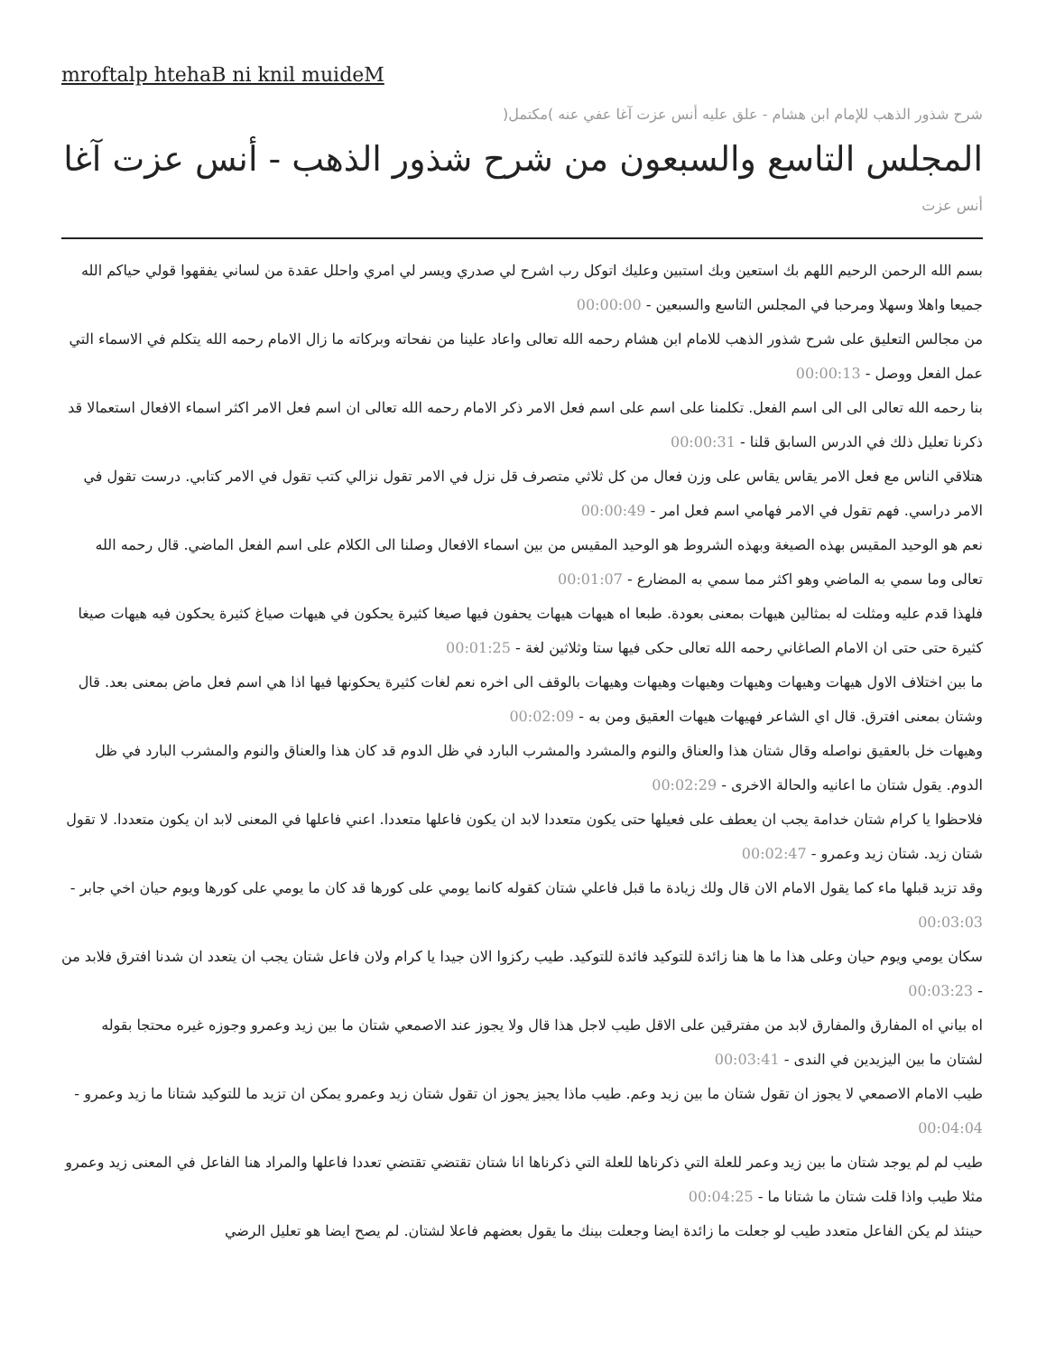mroftalp htehaB ni knil muideM
شرح شذور الذهب للإمام ابن هشام - علق عليه أنس عزت آغا عفي عنه )مكتمل(
المجلس التاسع والسبعون من شرح شذور الذهب - أنس عزت آغا
أنس عزت
بسم الله الرحمن الرحيم اللهم بك استعين وبك استبين وعليك اتوكل رب اشرح لي صدري ويسر لي امري واحلل عقدة من لساني يفقهوا قولي حياكم الله جميعا واهلا وسهلا ومرحبا في المجلس التاسع والسبعين - 00:00:00
من مجالس التعليق على شرح شذور الذهب للامام ابن هشام رحمه الله تعالى واعاد علينا من نفحاته وبركاته ما زال الامام رحمه الله يتكلم في الاسماء التي عمل الفعل ووصل - 00:00:13
بنا رحمه الله تعالى الى الى اسم الفعل. تكلمنا على اسم على اسم فعل الامر ذكر الامام رحمه الله تعالى ان اسم فعل الامر اكثر اسماء الافعال استعمالا قد ذكرنا تعليل ذلك في الدرس السابق قلنا - 00:00:31
هتلاقي الناس مع فعل الامر يقاس يقاس على وزن فعال من كل ثلاثي متصرف قل نزل في الامر تقول نزالي كتب تقول في الامر كتابي. درست تقول في الامر دراسي. فهم تقول في الامر فهامي اسم فعل امر - 00:00:49
نعم هو الوحيد المقيس بهذه الصيغة وبهذه الشروط هو الوحيد المقيس من بين اسماء الافعال وصلنا الى الكلام على اسم الفعل الماضي. قال رحمه الله تعالى وما سمي به الماضي وهو اكثر مما سمي به المضارع - 00:01:07
فلهذا قدم عليه ومثلت له بمثالين هيهات بمعنى بعودة. طبعا اه هيهات هيهات يحفون فيها صيغا كثيرة يحكون في هيهات صياغ كثيرة يحكون فيه هيهات صيغا كثيرة حتى حتى ان الامام الصاغاني رحمه الله تعالى حكى فيها ستا وثلاثين لغة - 00:01:25
ما بين اختلاف الاول هيهات وهيهات وهيهات وهيهات وهيهات وهيهات بالوقف الى اخره نعم لغات كثيرة يحكونها فيها اذا هي اسم فعل ماض بمعنى بعد. قال وشتان بمعنى افترق. قال اي الشاعر فهيهات هيهات العقيق ومن به - 00:02:09
وهيهات خل بالعقيق نواصله وقال شتان هذا والعناق والنوم والمشرد والمشرب البارد في ظل الدوم قد كان هذا والعناق والنوم والمشرب البارد في ظل الدوم. يقول شتان ما اعانيه والحالة الاخرى - 00:02:29
فلاحظوا يا كرام شتان خدامة يجب ان يعطف على فعيلها حتى يكون متعددا لابد ان يكون فاعلها متعددا. اعني فاعلها في المعنى لابد ان يكون متعددا. لا تقول شتان زيد. شتان زيد وعمرو - 00:02:47
وقد تزيد قبلها ماء كما يقول الامام الان قال ولك زيادة ما قبل فاعلي شتان كقوله كانما يومي على كورها قد كان ما يومي على كورها ويوم حيان اخي جابر - 00:03:03
سكان يومي ويوم حيان وعلى هذا ما ها هنا زائدة للتوكيد فائدة للتوكيد. طيب ركزوا الان جيدا يا كرام ولان فاعل شتان يجب ان يتعدد ان شدنا افترق فلابد من - 00:03:23
اه بياني اه المفارق والمفارق لابد من مفترقين على الاقل طيب لاجل هذا قال ولا يجوز عند الاصمعي شتان ما بين زيد وعمرو وجوزه غيره محتجا بقوله لشتان ما بين اليزيدين في الندى - 00:03:41
طيب الامام الاصمعي لا يجوز ان تقول شتان ما بين زيد وعم. طيب ماذا يجيز يجوز ان تقول شتان زيد وعمرو يمكن ان تزيد ما للتوكيد شتانا ما زيد وعمرو - 00:04:04
طيب لم لم يوجد شتان ما بين زيد وعمر للعلة التي ذكرناها للعلة التي ذكرناها انا شتان تقتضي تقتضي تعددا فاعلها والمراد هنا الفاعل في المعنى زيد وعمرو مثلا طيب واذا قلت شتان ما شتانا ما - 00:04:25
حينئذ لم يكن الفاعل متعدد طيب لو جعلت ما زائدة ايضا وجعلت بينك ما يقول بعضهم فاعلا لشتان. لم يصح ايضا هو تعليل الرضي